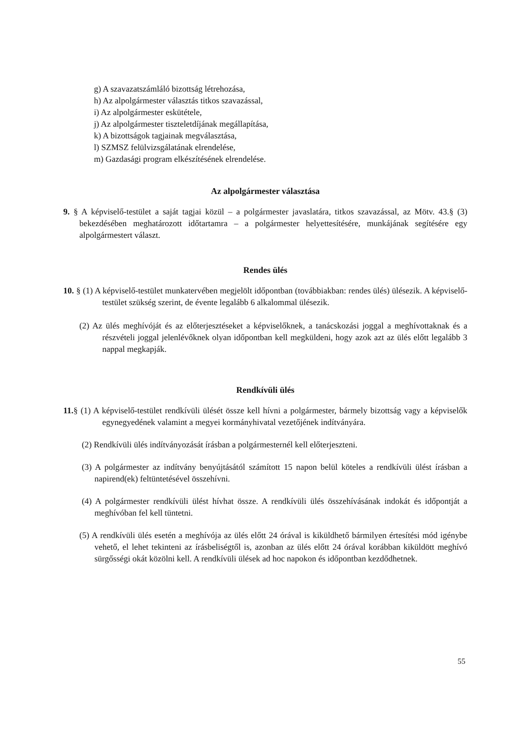g) A szavazatszámláló bizottság létrehozása,
h) Az alpolgármester választás titkos szavazással,
i) Az alpolgármester eskütétele,
j) Az alpolgármester tiszteletdíjának megállapítása,
k) A bizottságok tagjainak megválasztása,
l) SZMSZ felülvizsgálatának elrendelése,
m) Gazdasági program elkészítésének elrendelése.
Az alpolgármester választása
9. § A képviselő-testület a saját tagjai közül – a polgármester javaslatára, titkos szavazással, az Mötv. 43.§ (3) bekezdésében meghatározott időtartamra – a polgármester helyettesítésére, munkájának segítésére egy alpolgármestert választ.
Rendes ülés
10. § (1) A képviselő-testület munkatervében megjelölt időpontban (továbbiakban: rendes ülés) ülésezik. A képviselő-testület szükség szerint, de évente legalább 6 alkalommal ülésezik.
(2) Az ülés meghívóját és az előterjesztéseket a képviselőknek, a tanácskozási joggal a meghívottaknak és a részvételi joggal jelenlévőknek olyan időpontban kell megküldeni, hogy azok azt az ülés előtt legalább 3 nappal megkapják.
Rendkívüli ülés
11.§ (1) A képviselő-testület rendkívüli ülését össze kell hívni a polgármester, bármely bizottság vagy a képviselők egynegyedének valamint a megyei kormányhivatal vezetőjének indítványára.
(2) Rendkívüli ülés indítványozását írásban a polgármesternél kell előterjeszteni.
(3) A polgármester az indítvány benyújtásától számított 15 napon belül köteles a rendkívüli ülést írásban a napirend(ek) feltüntetésével összehívni.
(4) A polgármester rendkívüli ülést hívhat össze. A rendkívüli ülés összehívásának indokát és időpontját a meghívóban fel kell tüntetni.
(5) A rendkívüli ülés esetén a meghívója az ülés előtt 24 órával is kiküldhető bármilyen értesítési mód igénybe vehető, el lehet tekinteni az írásbeliségtől is, azonban az ülés előtt 24 órával korábban kiküldött meghívó sürgősségi okát közölni kell. A rendkívüli ülések ad hoc napokon és időpontban kezdődhetnek.
55